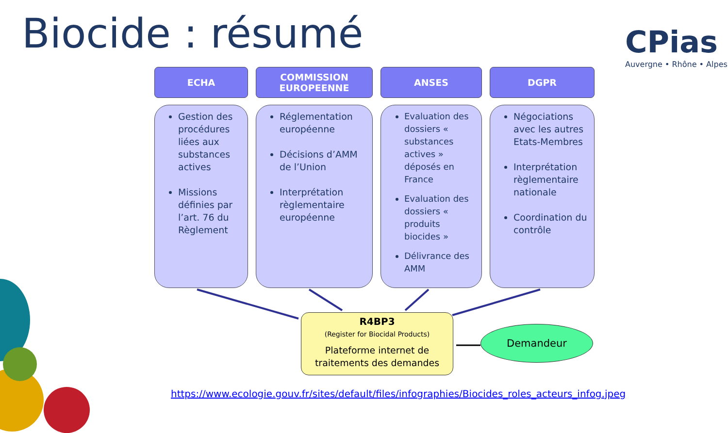Biocide : résumé
CPias
Auvergne • Rhône • Alpes
ECHA
Gestion des procédures liées aux substances actives
Missions définies par l’art. 76 du Règlement
COMMISSION
EUROPEENNE
Réglementation européenne
Décisions d’AMM de l’Union
Interprétation règlementaire européenne
ANSES
Evaluation des dossiers « substances actives » déposés en France
Evaluation des dossiers « produits biocides »
Délivrance des AMM
DGPR
Négociations avec les autres Etats-Membres
Interprétation règlementaire nationale
Coordination du contrôle
R4BP3
(Register for Biocidal Products)
Plateforme internet de traitements des demandes
Demandeur
https://www.ecologie.gouv.fr/sites/default/files/infographies/Biocides_roles_acteurs_infog.jpeg